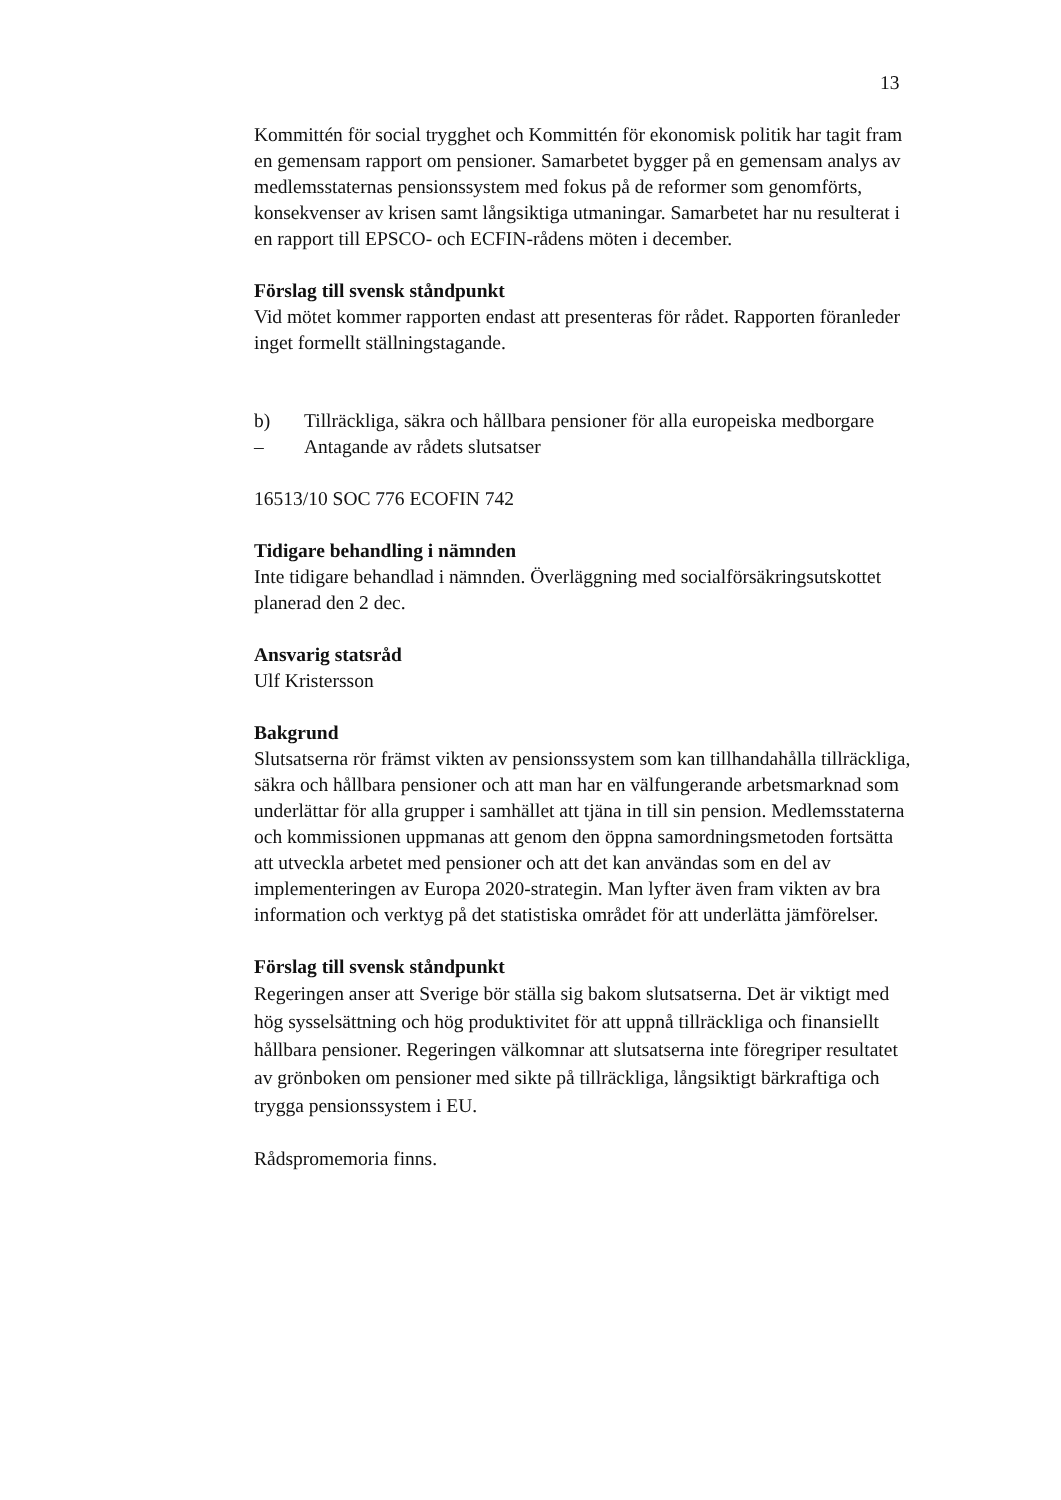13
Kommittén för social trygghet och Kommittén för ekonomisk politik har tagit fram en gemensam rapport om pensioner. Samarbetet bygger på en gemensam analys av medlemsstaternas pensionssystem med fokus på de reformer som genomförts, konsekvenser av krisen samt långsiktiga utmaningar. Samarbetet har nu resulterat i en rapport till EPSCO- och ECFIN-rådens möten i december.
Förslag till svensk ståndpunkt
Vid mötet kommer rapporten endast att presenteras för rådet. Rapporten föranleder inget formellt ställningstagande.
b) Tillräckliga, säkra och hållbara pensioner för alla europeiska medborgare
– Antagande av rådets slutsatser
16513/10 SOC 776 ECOFIN 742
Tidigare behandling i nämnden
Inte tidigare behandlad i nämnden. Överläggning med socialförsäkringsutskottet planerad den 2 dec.
Ansvarig statsråd
Ulf Kristersson
Bakgrund
Slutsatserna rör främst vikten av pensionssystem som kan tillhandahålla tillräckliga, säkra och hållbara pensioner och att man har en välfungerande arbetsmarknad som underlättar för alla grupper i samhället att tjäna in till sin pension. Medlemsstaterna och kommissionen uppmanas att genom den öppna samordningsmetoden fortsätta att utveckla arbetet med pensioner och att det kan användas som en del av implementeringen av Europa 2020-strategin. Man lyfter även fram vikten av bra information och verktyg på det statistiska området för att underlätta jämförelser.
Förslag till svensk ståndpunkt
Regeringen anser att Sverige bör ställa sig bakom slutsatserna. Det är viktigt med hög sysselsättning och hög produktivitet för att uppnå tillräckliga och finansiellt hållbara pensioner. Regeringen välkomnar att slutsatserna inte föregriper resultatet av grönboken om pensioner med sikte på tillräckliga, långsiktigt bärkraftiga och trygga pensionssystem i EU.
Rådspromemoria finns.